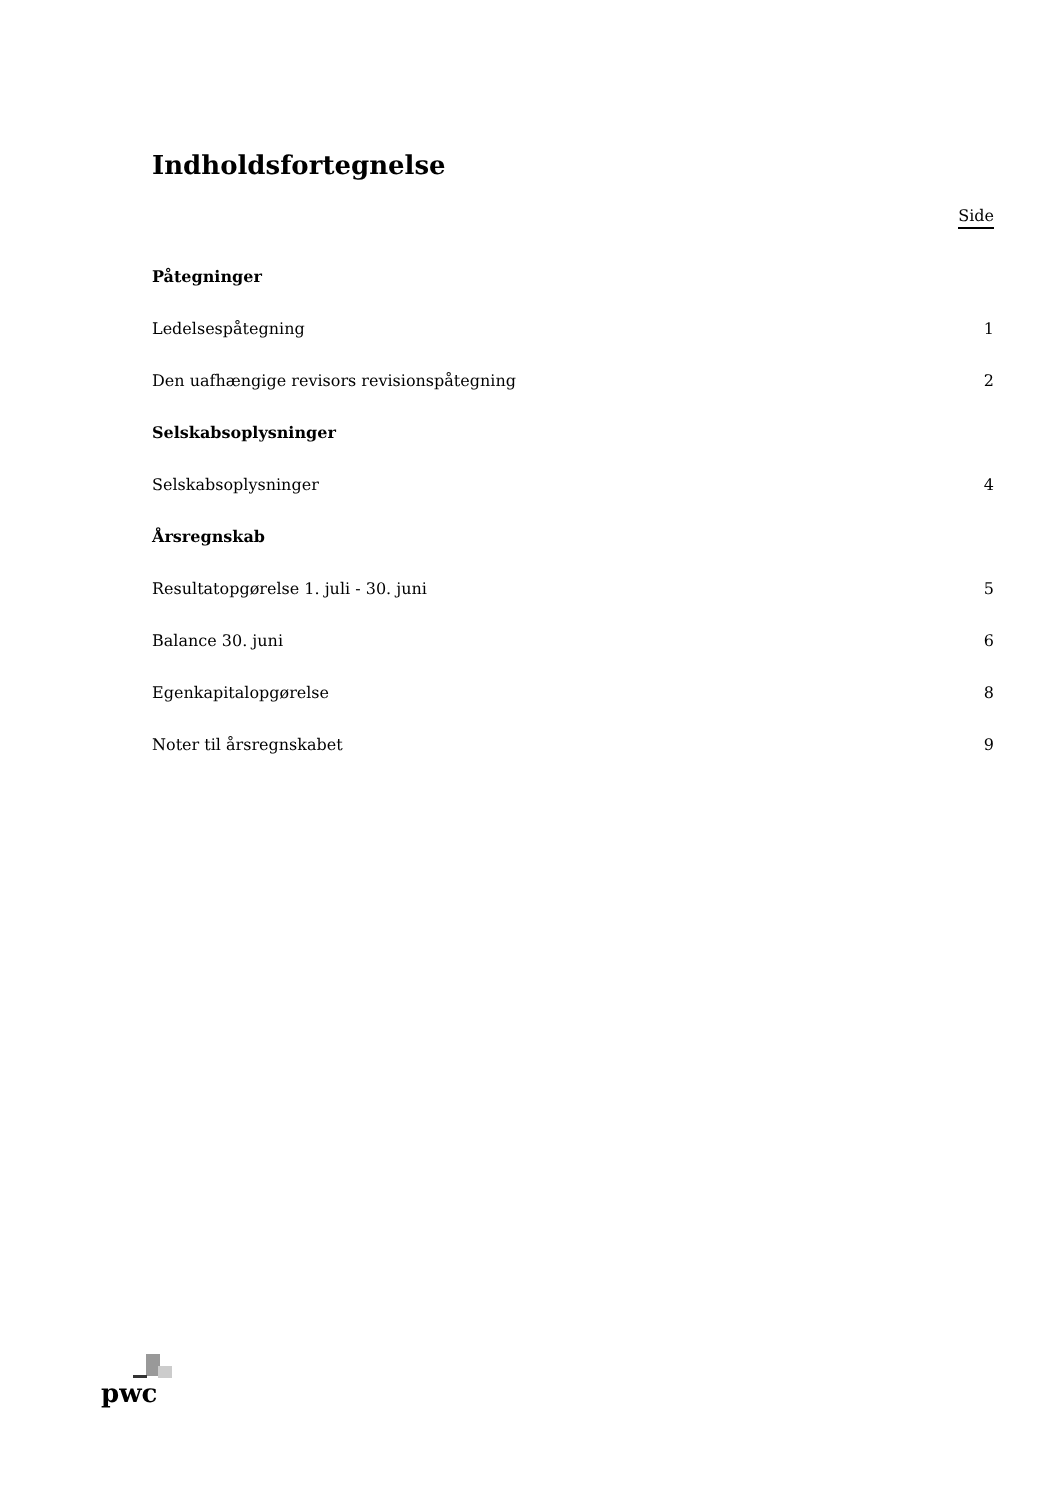Indholdsfortegnelse
Side
Påtegninger
Ledelsespåtegning 1
Den uafhængige revisors revisionspåtegning 2
Selskabsoplysninger
Selskabsoplysninger 4
Årsregnskab
Resultatopgørelse 1. juli - 30. juni 5
Balance 30. juni 6
Egenkapitalopgørelse 8
Noter til årsregnskabet 9
pwc